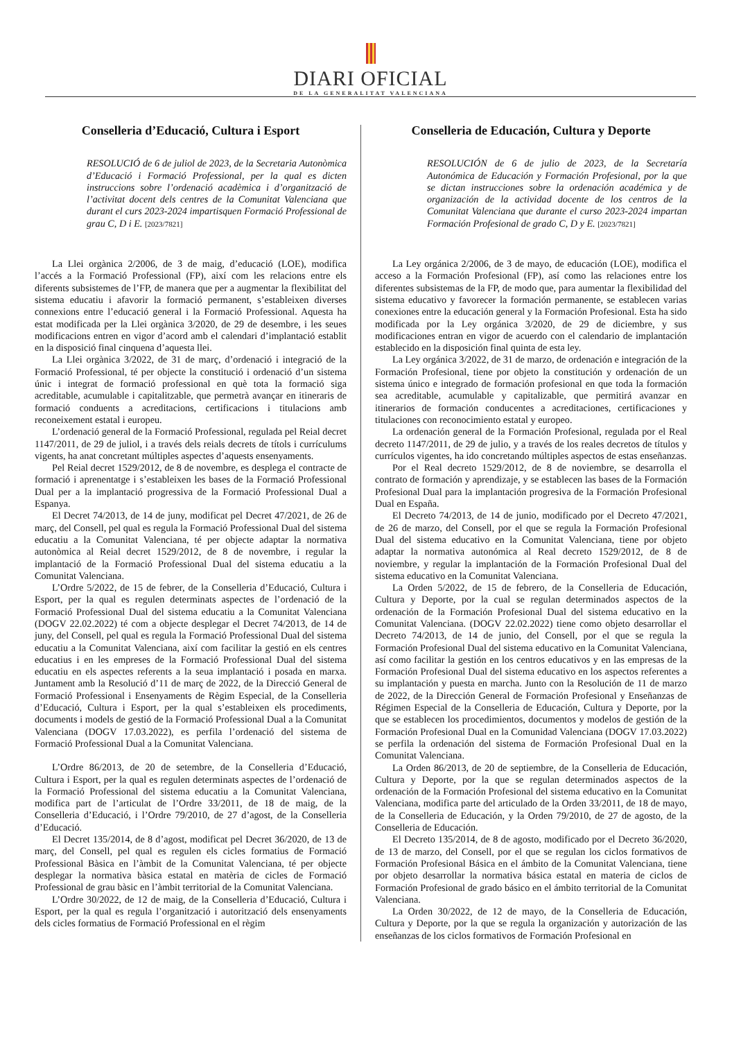DIARI OFICIAL
DE LA GENERALITAT VALENCIANA
Conselleria d’Educació, Cultura i Esport
RESOLUCIÓ de 6 de juliol de 2023, de la Secretaria Autonòmica d’Educació i Formació Professional, per la qual es dicten instruccions sobre l’ordenació acadèmica i d’organització de l’activitat docent dels centres de la Comunitat Valenciana que durant el curs 2023-2024 impartisquen Formació Professional de grau C, D i E. [2023/7821]
La Llei orgànica 2/2006, de 3 de maig, d’educació (LOE), modifica l’accés a la Formació Professional (FP), així com les relacions entre els diferents subsistemes de l’FP, de manera que per a augmentar la flexibilitat del sistema educatiu i afavorir la formació permanent, s’estableixen diverses connexions entre l’educació general i la Formació Professional. Aquesta ha estat modificada per la Llei orgànica 3/2020, de 29 de desembre, i les seues modificacions entren en vigor d’acord amb el calendari d’implantació establit en la disposició final cinquena d’aquesta llei.
La Llei orgànica 3/2022, de 31 de març, d’ordenació i integració de la Formació Professional, té per objecte la constitució i ordenació d’un sistema únic i integrat de formació professional en què tota la formació siga acreditable, acumulable i capitalitzable, que permetrà avançar en itineraris de formació conduents a acreditacions, certificacions i titulacions amb reconeixement estatal i europeu.
L’ordenació general de la Formació Professional, regulada pel Reial decret 1147/2011, de 29 de juliol, i a través dels reials decrets de títols i currículums vigents, ha anat concretant múltiples aspectes d’aquests ensenyaments.
Pel Reial decret 1529/2012, de 8 de novembre, es desplega el contracte de formació i aprenentatge i s’estableixen les bases de la Formació Professional Dual per a la implantació progressiva de la Formació Professional Dual a Espanya.
El Decret 74/2013, de 14 de juny, modificat pel Decret 47/2021, de 26 de març, del Consell, pel qual es regula la Formació Professional Dual del sistema educatiu a la Comunitat Valenciana, té per objecte adaptar la normativa autonòmica al Reial decret 1529/2012, de 8 de novembre, i regular la implantació de la Formació Professional Dual del sistema educatiu a la Comunitat Valenciana.
L’Ordre 5/2022, de 15 de febrer, de la Conselleria d’Educació, Cultura i Esport, per la qual es regulen determinats aspectes de l’ordenació de la Formació Professional Dual del sistema educatiu a la Comunitat Valenciana (DOGV 22.02.2022) té com a objecte desplegar el Decret 74/2013, de 14 de juny, del Consell, pel qual es regula la Formació Professional Dual del sistema educatiu a la Comunitat Valenciana, així com facilitar la gestió en els centres educatius i en les empreses de la Formació Professional Dual del sistema educatiu en els aspectes referents a la seua implantació i posada en marxa. Juntament amb la Resolució d’11 de març de 2022, de la Direcció General de Formació Professional i Ensenyaments de Règim Especial, de la Conselleria d’Educació, Cultura i Esport, per la qual s’estableixen els procediments, documents i models de gestió de la Formació Professional Dual a la Comunitat Valenciana (DOGV 17.03.2022), es perfila l’ordenació del sistema de Formació Professional Dual a la Comunitat Valenciana.
L’Ordre 86/2013, de 20 de setembre, de la Conselleria d’Educació, Cultura i Esport, per la qual es regulen determinats aspectes de l’ordenació de la Formació Professional del sistema educatiu a la Comunitat Valenciana, modifica part de l’articulat de l’Ordre 33/2011, de 18 de maig, de la Conselleria d’Educació, i l’Ordre 79/2010, de 27 d’agost, de la Conselleria d’Educació.
El Decret 135/2014, de 8 d’agost, modificat pel Decret 36/2020, de 13 de març, del Consell, pel qual es regulen els cicles formatius de Formació Professional Bàsica en l’àmbit de la Comunitat Valenciana, té per objecte desplegar la normativa bàsica estatal en matèria de cicles de Formació Professional de grau bàsic en l’àmbit territorial de la Comunitat Valenciana.
L’Ordre 30/2022, de 12 de maig, de la Conselleria d’Educació, Cultura i Esport, per la qual es regula l’organització i autorització dels ensenyaments dels cicles formatius de Formació Professional en el règim
Conselleria de Educación, Cultura y Deporte
RESOLUCIÓN de 6 de julio de 2023, de la Secretaría Autonómica de Educación y Formación Profesional, por la que se dictan instrucciones sobre la ordenación académica y de organización de la actividad docente de los centros de la Comunitat Valenciana que durante el curso 2023-2024 impartan Formación Profesional de grado C, D y E. [2023/7821]
La Ley orgánica 2/2006, de 3 de mayo, de educación (LOE), modifica el acceso a la Formación Profesional (FP), así como las relaciones entre los diferentes subsistemas de la FP, de modo que, para aumentar la flexibilidad del sistema educativo y favorecer la formación permanente, se establecen varias conexiones entre la educación general y la Formación Profesional. Esta ha sido modificada por la Ley orgánica 3/2020, de 29 de diciembre, y sus modificaciones entran en vigor de acuerdo con el calendario de implantación establecido en la disposición final quinta de esta ley.
La Ley orgánica 3/2022, de 31 de marzo, de ordenación e integración de la Formación Profesional, tiene por objeto la constitución y ordenación de un sistema único e integrado de formación profesional en que toda la formación sea acreditable, acumulable y capitalizable, que permitirá avanzar en itinerarios de formación conducentes a acreditaciones, certificaciones y titulaciones con reconocimiento estatal y europeo.
La ordenación general de la Formación Profesional, regulada por el Real decreto 1147/2011, de 29 de julio, y a través de los reales decretos de títulos y currículos vigentes, ha ido concretando múltiples aspectos de estas enseñanzas.
Por el Real decreto 1529/2012, de 8 de noviembre, se desarrolla el contrato de formación y aprendizaje, y se establecen las bases de la Formación Profesional Dual para la implantación progresiva de la Formación Profesional Dual en España.
El Decreto 74/2013, de 14 de junio, modificado por el Decreto 47/2021, de 26 de marzo, del Consell, por el que se regula la Formación Profesional Dual del sistema educativo en la Comunitat Valenciana, tiene por objeto adaptar la normativa autonómica al Real decreto 1529/2012, de 8 de noviembre, y regular la implantación de la Formación Profesional Dual del sistema educativo en la Comunitat Valenciana.
La Orden 5/2022, de 15 de febrero, de la Conselleria de Educación, Cultura y Deporte, por la cual se regulan determinados aspectos de la ordenación de la Formación Profesional Dual del sistema educativo en la Comunitat Valenciana. (DOGV 22.02.2022) tiene como objeto desarrollar el Decreto 74/2013, de 14 de junio, del Consell, por el que se regula la Formación Profesional Dual del sistema educativo en la Comunitat Valenciana, así como facilitar la gestión en los centros educativos y en las empresas de la Formación Profesional Dual del sistema educativo en los aspectos referentes a su implantación y puesta en marcha. Junto con la Resolución de 11 de marzo de 2022, de la Dirección General de Formación Profesional y Enseñanzas de Régimen Especial de la Conselleria de Educación, Cultura y Deporte, por la que se establecen los procedimientos, documentos y modelos de gestión de la Formación Profesional Dual en la Comunidad Valenciana (DOGV 17.03.2022) se perfila la ordenación del sistema de Formación Profesional Dual en la Comunitat Valenciana.
La Orden 86/2013, de 20 de septiembre, de la Conselleria de Educación, Cultura y Deporte, por la que se regulan determinados aspectos de la ordenación de la Formación Profesional del sistema educativo en la Comunitat Valenciana, modifica parte del articulado de la Orden 33/2011, de 18 de mayo, de la Conselleria de Educación, y la Orden 79/2010, de 27 de agosto, de la Conselleria de Educación.
El Decreto 135/2014, de 8 de agosto, modificado por el Decreto 36/2020, de 13 de marzo, del Consell, por el que se regulan los ciclos formativos de Formación Profesional Básica en el ámbito de la Comunitat Valenciana, tiene por objeto desarrollar la normativa básica estatal en materia de ciclos de Formación Profesional de grado básico en el ámbito territorial de la Comunitat Valenciana.
La Orden 30/2022, de 12 de mayo, de la Conselleria de Educación, Cultura y Deporte, por la que se regula la organización y autorización de las enseñanzas de los ciclos formativos de Formación Profesional en